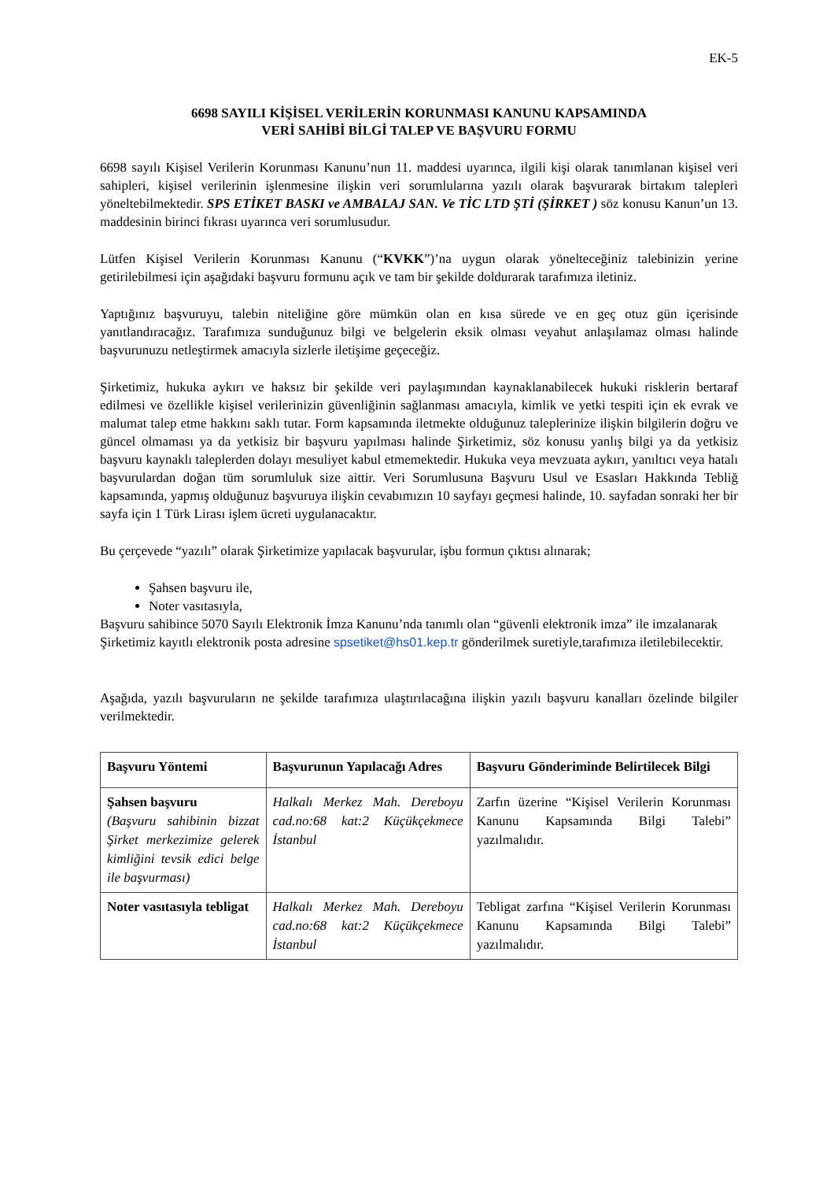EK-5
6698 SAYILI KİŞİSEL VERİLERİN KORUNMASI KANUNU KAPSAMINDA
VERİ SAHİBİ BİLGİ TALEP VE BAŞVURU FORMU
6698 sayılı Kişisel Verilerin Korunması Kanunu’nun 11. maddesi uyarınca, ilgili kişi olarak tanımlanan kişisel veri sahipleri, kişisel verilerinin işlenmesine ilişkin veri sorumlularına yazılı olarak başvurarak birtakım talepleri yöneltebilmektedir. SPS ETİKET BASKI ve AMBALAJ SAN. Ve TİC LTD ŞTİ (ŞİRKET ) söz konusu Kanun’un 13. maddesinin birinci fıkrası uyarınca veri sorumlusudur.
Lütfen Kişisel Verilerin Korunması Kanunu (“KVKK”)’na uygun olarak yönelteceğiniz talebinizin yerine getirilebilmesi için aşağıdaki başvuru formunu açık ve tam bir şekilde doldurarak tarafımıza iletiniz.
Yaptığınız başvuruyu, talebin niteliğine göre mümkün olan en kısa sürede ve en geç otuz gün içerisinde yanıtlandıracağız. Tarafımıza sunduğunuz bilgi ve belgelerin eksik olması veyahut anlaşılamaz olması halinde başvurunuzu netleştirmek amacıyla sizlerle iletişime geçeceğiz.
Şirketimiz, hukuka aykırı ve haksız bir şekilde veri paylaşımından kaynaklanabilecek hukuki risklerin bertaraf edilmesi ve özellikle kişisel verilerinizin güvenliğinin sağlanması amacıyla, kimlik ve yetki tespiti için ek evrak ve malumat talep etme hakkını saklı tutar. Form kapsamında iletmekte olduğunuz taleplerinize ilişkin bilgilerin doğru ve güncel olmaması ya da yetkisiz bir başvuru yapılması halinde Şirketimiz, söz konusu yanlış bilgi ya da yetkisiz başvuru kaynaklı taleplerden dolayı mesuliyet kabul etmemektedir. Hukuka veya mevzuata aykırı, yanıltıcı veya hatalı başvurulardan doğan tüm sorumluluk size aittir. Veri Sorumlusuna Başvuru Usul ve Esasları Hakkında Tebliğ kapsamında, yapmış olduğunuz başvuruya ilişkin cevabımızın 10 sayfayı geçmesi halinde, 10. sayfadan sonraki her bir sayfa için 1 Türk Lirası işlem ücreti uygulanacaktır.
Bu çerçevede “yazılı” olarak Şirketimize yapılacak başvurular, işbu formun çıktısı alınarak;
Şahsen başvuru ile,
Noter vasıtasıyla,
Başvuru sahibince 5070 Sayılı Elektronik İmza Kanunu’nda tanımlı olan “güvenli elektronik imza” ile imzalanarak Şirketimiz kayıtlı elektronik posta adresine spsetiket@hs01.kep.tr gönderilmek suretiyle,tarafımıza iletilebilecektir.
Aşağıda, yazılı başvuruların ne şekilde tarafımıza ulaştırılacağına ilişkin yazılı başvuru kanalları özelinde bilgiler verilmektedir.
| Başvuru Yöntemi | Başvurunun Yapılacağı Adres | Başvuru Gönderiminde Belirtilecek Bilgi |
| --- | --- | --- |
| Şahsen başvuru (Başvuru sahibinin bizzat Şirket merkezimize gelerek kimliğini tevsik edici belge ile başvurması) | Halkalı Merkez Mah. Dereboyu cad.no:68 kat:2 Küçükçekmece İstanbul | Zarfın üzerine “Kişisel Verilerin Korunması Kanunu Kapsamında Bilgi Talebi” yazılmalıdır. |
| Noter vasıtasıyla tebligat | Halkalı Merkez Mah. Dereboyu cad.no:68 kat:2 Küçükçekmece İstanbul | Tebligat zarfına “Kişisel Verilerin Korunması Kanunu Kapsamında Bilgi Talebi” yazılmalıdır. |